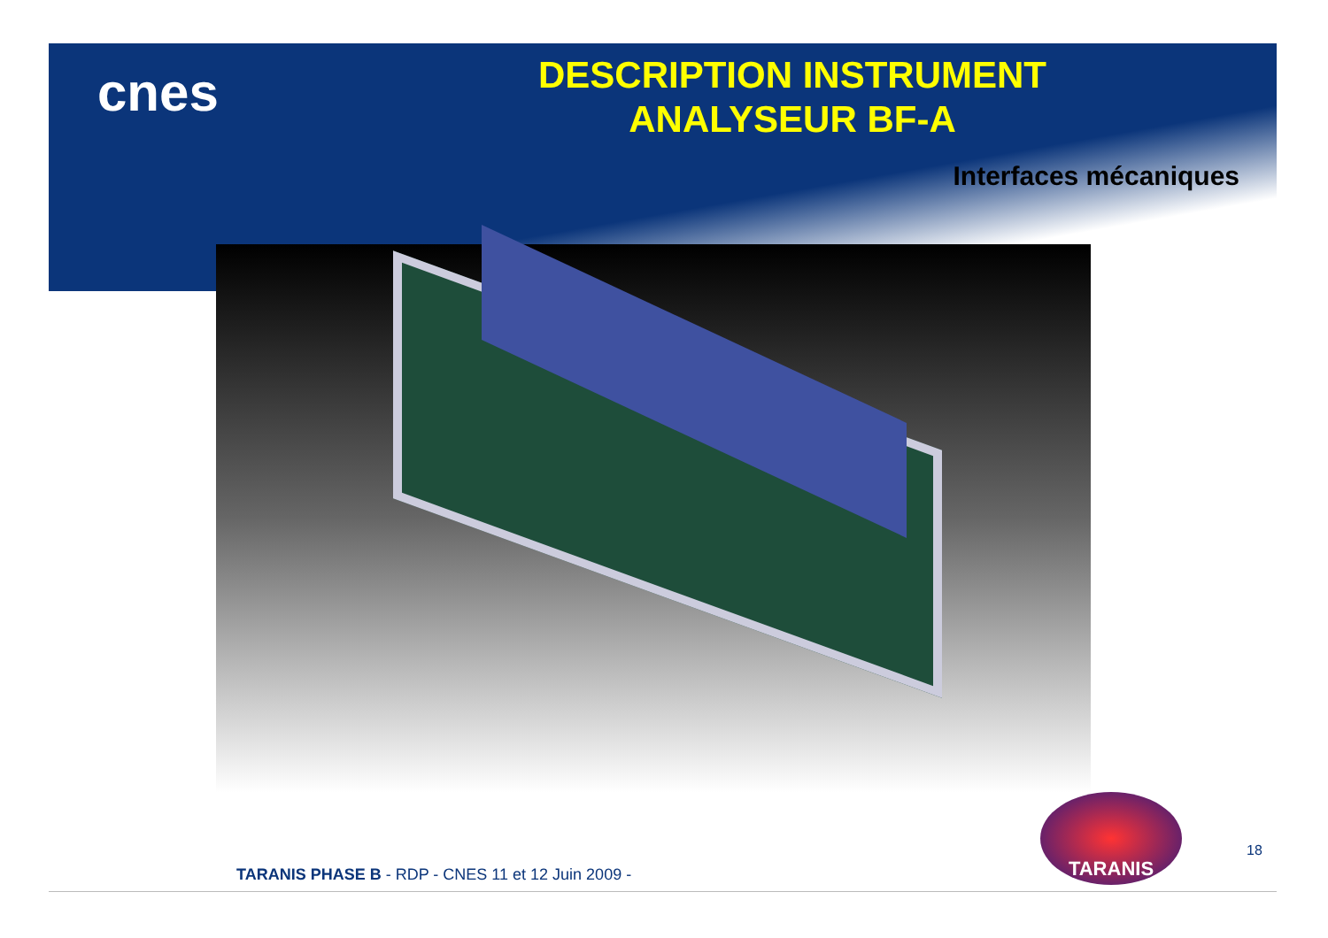cnes
DESCRIPTION INSTRUMENT
ANALYSEUR BF-A
Interfaces mécaniques
TARANIS
18
TARANIS PHASE B - RDP - CNES 11 et 12 Juin 2009 -